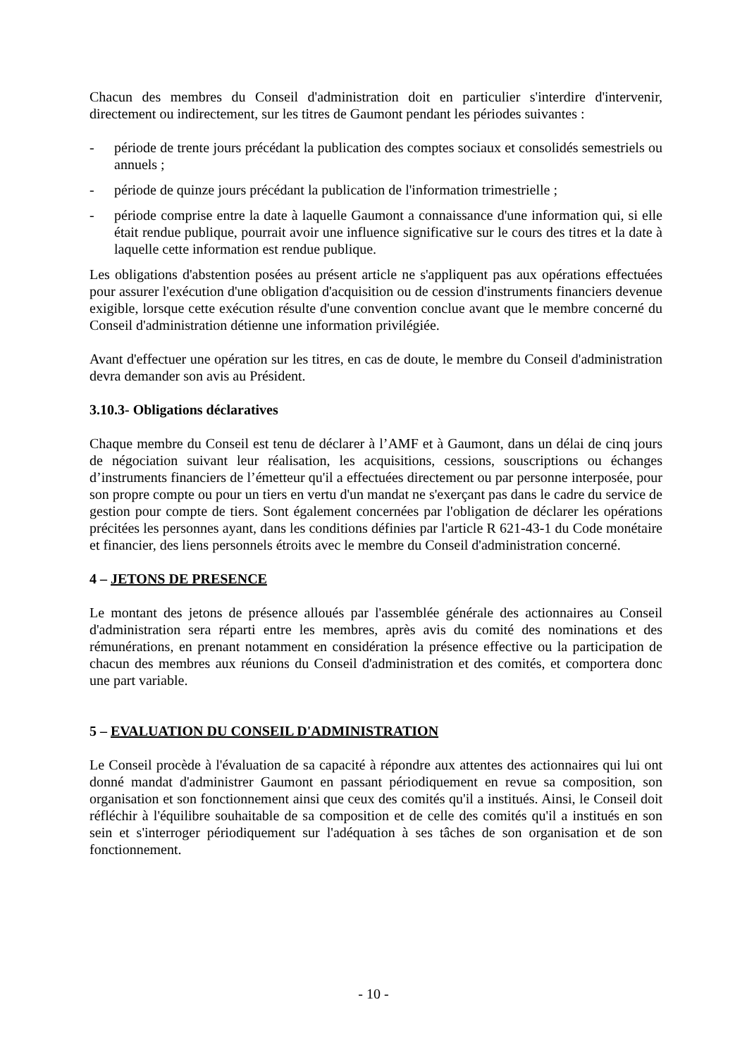Chacun des membres du Conseil d'administration doit en particulier s'interdire d'intervenir, directement ou indirectement, sur les titres de Gaumont pendant les périodes suivantes :
- période de trente jours précédant la publication des comptes sociaux et consolidés semestriels ou annuels ;
- période de quinze jours précédant la publication de l'information trimestrielle ;
- période comprise entre la date à laquelle Gaumont a connaissance d'une information qui, si elle était rendue publique, pourrait avoir une influence significative sur le cours des titres et la date à laquelle cette information est rendue publique.
Les obligations d'abstention posées au présent article ne s'appliquent pas aux opérations effectuées pour assurer l'exécution d'une obligation d'acquisition ou de cession d'instruments financiers devenue exigible, lorsque cette exécution résulte d'une convention conclue avant que le membre concerné du Conseil d'administration détienne une information privilégiée.
Avant d'effectuer une opération sur les titres, en cas de doute, le membre du Conseil d'administration devra demander son avis au Président.
3.10.3- Obligations déclaratives
Chaque membre du Conseil est tenu de déclarer à l’AMF et à Gaumont, dans un délai de cinq jours de négociation suivant leur réalisation, les acquisitions, cessions, souscriptions ou échanges d’instruments financiers de l’émetteur qu'il a effectuées directement ou par personne interposée, pour son propre compte ou pour un tiers en vertu d'un mandat ne s'exerçant pas dans le cadre du service de gestion pour compte de tiers. Sont également concernées par l'obligation de déclarer les opérations précitées les personnes ayant, dans les conditions définies par l'article R 621-43-1 du Code monétaire et financier, des liens personnels étroits avec le membre du Conseil d'administration concerné.
4 – JETONS DE PRESENCE
Le montant des jetons de présence alloués par l'assemblée générale des actionnaires au Conseil d'administration sera réparti entre les membres, après avis du comité des nominations et des rémunérations, en prenant notamment en considération la présence effective ou la participation de chacun des membres aux réunions du Conseil d'administration et des comités, et comportera donc une part variable.
5 – EVALUATION DU CONSEIL D'ADMINISTRATION
Le Conseil procède à l'évaluation de sa capacité à répondre aux attentes des actionnaires qui lui ont donné mandat d'administrer Gaumont en passant périodiquement en revue sa composition, son organisation et son fonctionnement ainsi que ceux des comités qu'il a institués. Ainsi, le Conseil doit réfléchir à l'équilibre souhaitable de sa composition et de celle des comités qu'il a institués en son sein et s'interroger périodiquement sur l'adéquation à ses tâches de son organisation et de son fonctionnement.
- 10 -